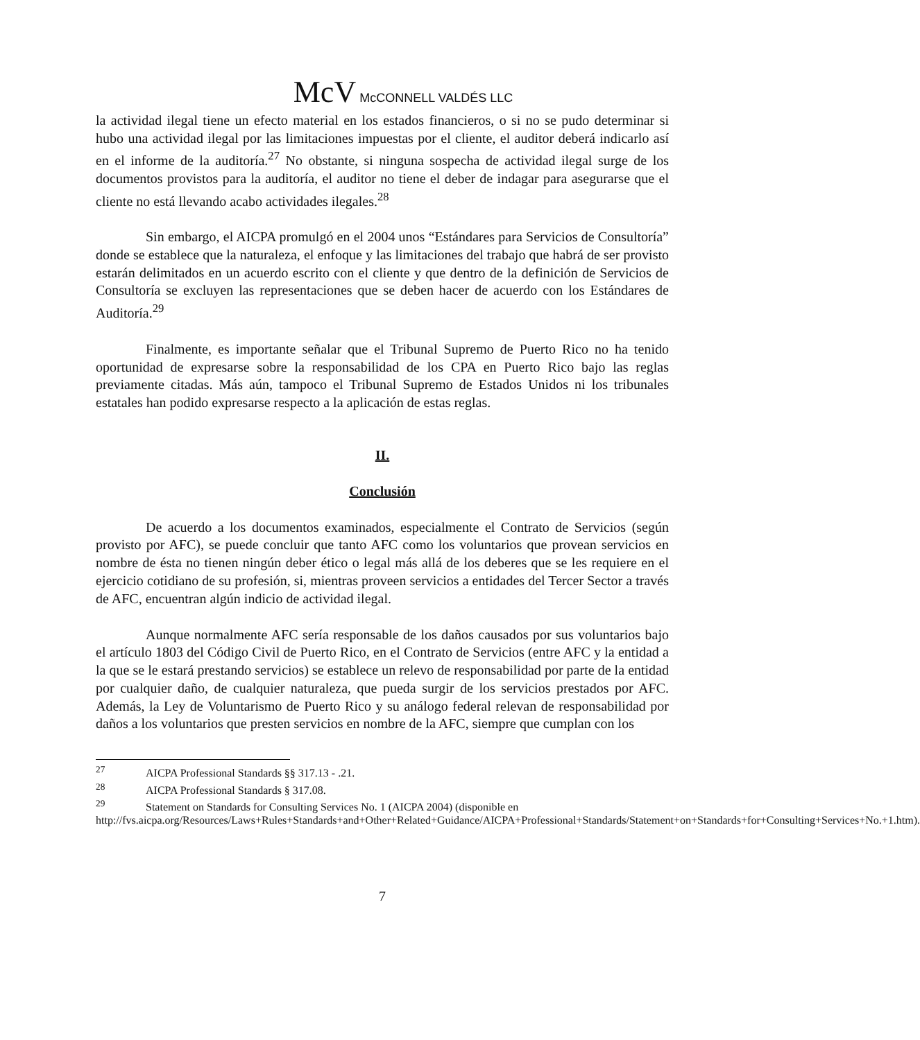McV McCONNELL VALDÉS LLC
la actividad ilegal tiene un efecto material en los estados financieros, o si no se pudo determinar si hubo una actividad ilegal por las limitaciones impuestas por el cliente, el auditor deberá indicarlo así en el informe de la auditoría.<sup>27</sup> No obstante, si ninguna sospecha de actividad ilegal surge de los documentos provistos para la auditoría, el auditor no tiene el deber de indagar para asegurarse que el cliente no está llevando acabo actividades ilegales.<sup>28</sup>
Sin embargo, el AICPA promulgó en el 2004 unos “Estándares para Servicios de Consultoría” donde se establece que la naturaleza, el enfoque y las limitaciones del trabajo que habrá de ser provisto estarán delimitados en un acuerdo escrito con el cliente y que dentro de la definición de Servicios de Consultoría se excluyen las representaciones que se deben hacer de acuerdo con los Estándares de Auditoría.<sup>29</sup>
Finalmente, es importante señalar que el Tribunal Supremo de Puerto Rico no ha tenido oportunidad de expresarse sobre la responsabilidad de los CPA en Puerto Rico bajo las reglas previamente citadas. Más aún, tampoco el Tribunal Supremo de Estados Unidos ni los tribunales estatales han podido expresarse respecto a la aplicación de estas reglas.
II.
Conclusión
De acuerdo a los documentos examinados, especialmente el Contrato de Servicios (según provisto por AFC), se puede concluir que tanto AFC como los voluntarios que provean servicios en nombre de ésta no tienen ningún deber ético o legal más allá de los deberes que se les requiere en el ejercicio cotidiano de su profesión, si, mientras proveen servicios a entidades del Tercer Sector a través de AFC, encuentran algún indicio de actividad ilegal.
Aunque normalmente AFC sería responsable de los daños causados por sus voluntarios bajo el artículo 1803 del Código Civil de Puerto Rico, en el Contrato de Servicios (entre AFC y la entidad a la que se le estará prestando servicios) se establece un relevo de responsabilidad por parte de la entidad por cualquier daño, de cualquier naturaleza, que pueda surgir de los servicios prestados por AFC. Además, la Ley de Voluntarismo de Puerto Rico y su análogo federal relevan de responsabilidad por daños a los voluntarios que presten servicios en nombre de la AFC, siempre que cumplan con los
<sup>27</sup> AICPA Professional Standards §§ 317.13 - .21.
<sup>28</sup> AICPA Professional Standards § 317.08.
<sup>29</sup> Statement on Standards for Consulting Services No. 1 (AICPA 2004) (disponible en http://fvs.aicpa.org/Resources/Laws+Rules+Standards+and+Other+Related+Guidance/AICPA+Professional+Standards/Statement+on+Standards+for+Consulting+Services+No.+1.htm).
7